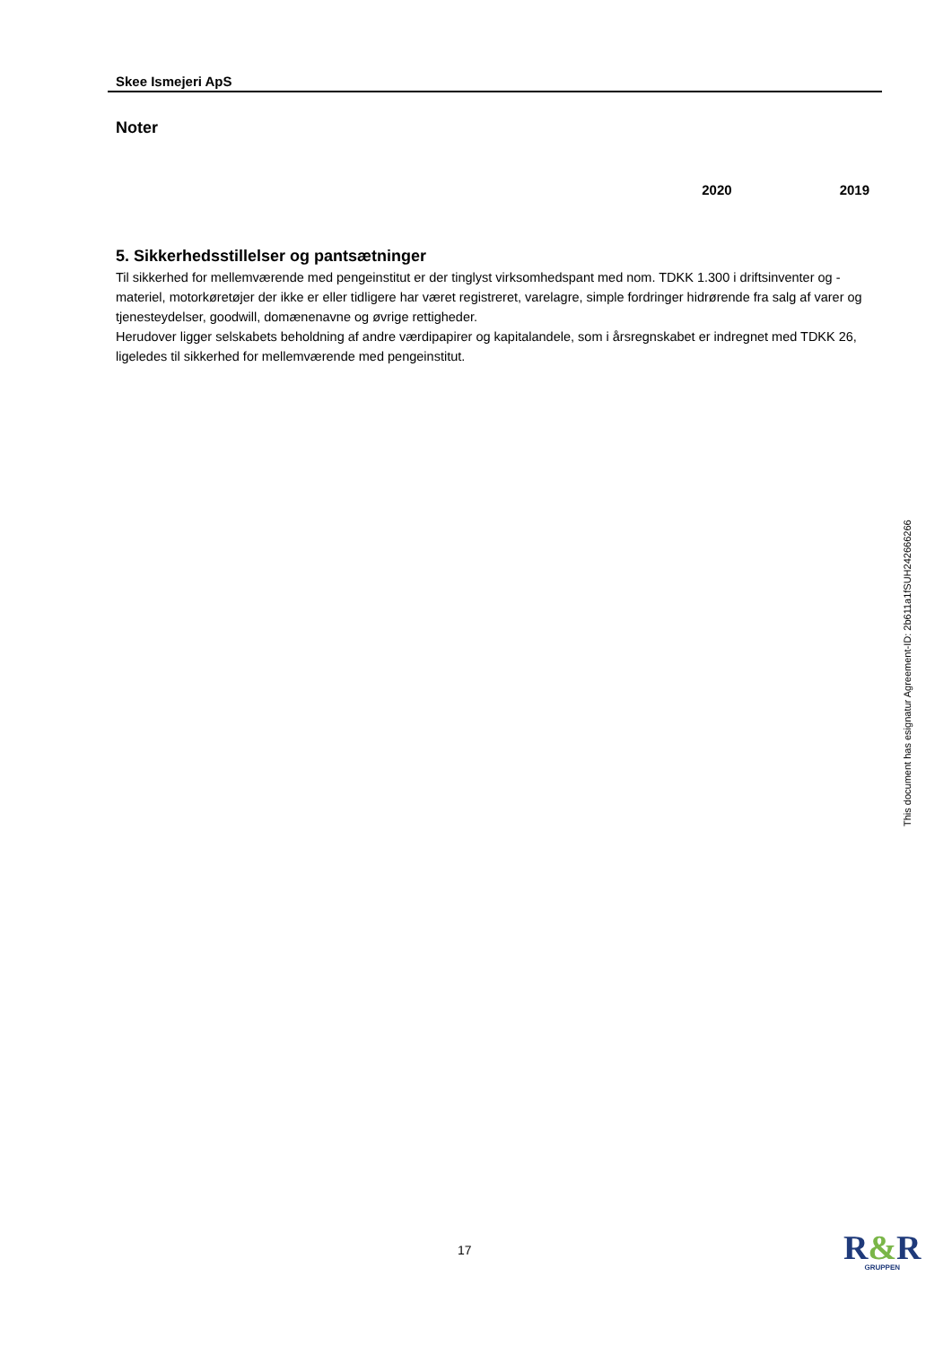Skee Ismejeri ApS
Noter
2020 2019
5. Sikkerhedsstillelser og pantsætninger
Til sikkerhed for mellemværende med pengeinstitut er der tinglyst virksomhedspant med nom. TDKK 1.300 i driftsinventer og -materiel, motorkøretøjer der ikke er eller tidligere har været registreret, varelagre, simple fordringer hidrørende fra salg af varer og tjenesteydelser, goodwill, domænenavne og øvrige rettigheder.
Herudover ligger selskabets beholdning af andre værdipapirer og kapitalandele, som i årsregnskabet er indregnet med TDKK 26, ligeledes til sikkerhed for mellemværende med pengeinstitut.
This document has esignatur Agreement-ID: 2b611a1fSUH242666266
17
R&R
GRUPPEN